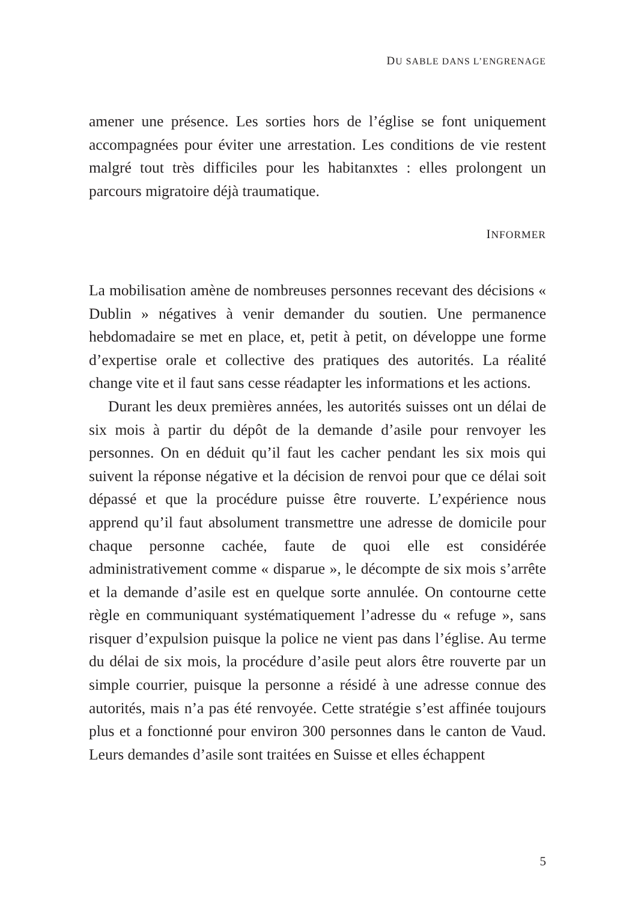DU SABLE DANS L’ENGRENAGE
amener une présence. Les sorties hors de l’église se font uniquement accompagnées pour éviter une arrestation. Les conditions de vie restent malgré tout très difficiles pour les habitanxtes : elles prolongent un parcours migratoire déjà traumatique.
INFORMER
La mobilisation amène de nombreuses personnes recevant des décisions « Dublin » négatives à venir demander du soutien. Une permanence hebdomadaire se met en place, et, petit à petit, on développe une forme d’expertise orale et collective des pratiques des autorités. La réalité change vite et il faut sans cesse réadapter les informations et les actions.
Durant les deux premières années, les autorités suisses ont un délai de six mois à partir du dépôt de la demande d’asile pour renvoyer les personnes. On en déduit qu’il faut les cacher pendant les six mois qui suivent la réponse négative et la décision de renvoi pour que ce délai soit dépassé et que la procédure puisse être rouverte. L’expérience nous apprend qu’il faut absolument transmettre une adresse de domicile pour chaque personne cachée, faute de quoi elle est considérée administrativement comme « disparue », le décompte de six mois s’arrête et la demande d’asile est en quelque sorte annulée. On contourne cette règle en communiquant systématiquement l’adresse du « refuge », sans risquer d’expulsion puisque la police ne vient pas dans l’église. Au terme du délai de six mois, la procédure d’asile peut alors être rouverte par un simple courrier, puisque la personne a résidé à une adresse connue des autorités, mais n’a pas été renvoyée. Cette stratégie s’est affinée toujours plus et a fonctionné pour environ 300 personnes dans le canton de Vaud. Leurs demandes d’asile sont traitées en Suisse et elles échappent
5